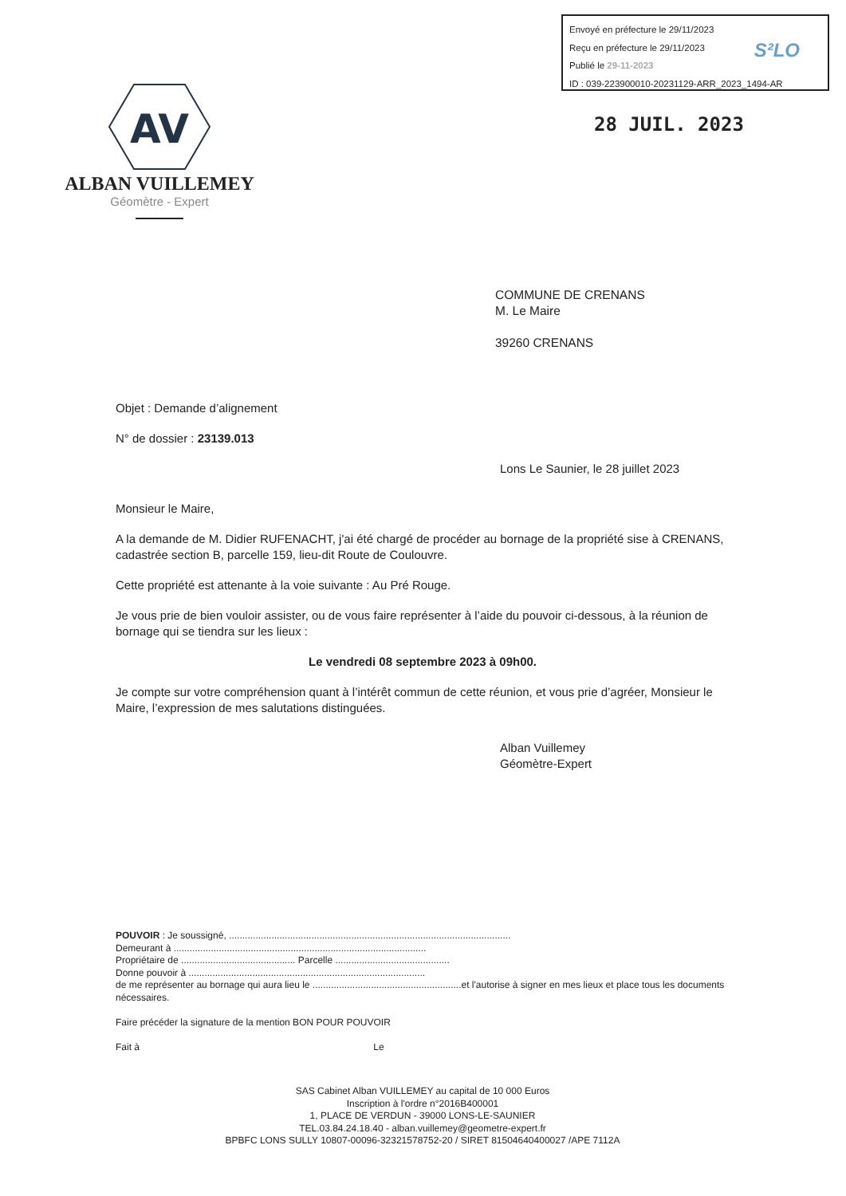Envoyé en préfecture le 29/11/2023
Reçu en préfecture le 29/11/2023
Publié le 29-11-2023
ID : 039-223900010-20231129-ARR_2023_1494-AR
S²LO
AV
ALBAN VUILLEMEY
Géomètre - Expert
28 JUIL. 2023
COMMUNE DE CRENANS
M. Le Maire
39260 CRENANS
Objet : Demande d’alignement
N° de dossier : 23139.013
Lons Le Saunier, le 28 juillet 2023
Monsieur le Maire,
A la demande de M. Didier RUFENACHT, j'ai été chargé de procéder au bornage de la propriété sise à CRENANS, cadastrée section B, parcelle 159, lieu-dit Route de Coulouvre.
Cette propriété est attenante à la voie suivante : Au Pré Rouge.
Je vous prie de bien vouloir assister, ou de vous faire représenter à l’aide du pouvoir ci-dessous, à la réunion de bornage qui se tiendra sur les lieux :
Le vendredi 08 septembre 2023 à 09h00.
Je compte sur votre compréhension quant à l’intérêt commun de cette réunion, et vous prie d’agréer, Monsieur le Maire, l’expression de mes salutations distinguées.
Alban Vuillemey
Géomètre-Expert
POUVOIR : Je soussigné, ..........................................................................................................
Demeurant à ...............................................................................................
Propriétaire de ........................................... Parcelle ...........................................
Donne pouvoir à .........................................................................................
de me représenter au bornage qui aura lieu le ........................................................et l'autorise à signer en mes lieux et place tous les documents nécessaires.
Faire précéder la signature de la mention BON POUR POUVOIR
Fait à Le
SAS Cabinet Alban VUILLEMEY au capital de 10 000 Euros
Inscription à l'ordre n°2016B400001
1, PLACE DE VERDUN - 39000 LONS-LE-SAUNIER
TEL.03.84.24.18.40 - alban.vuillemey@geometre-expert.fr
BPBFC LONS SULLY 10807-00096-32321578752-20 / SIRET 81504640400027 /APE 7112A